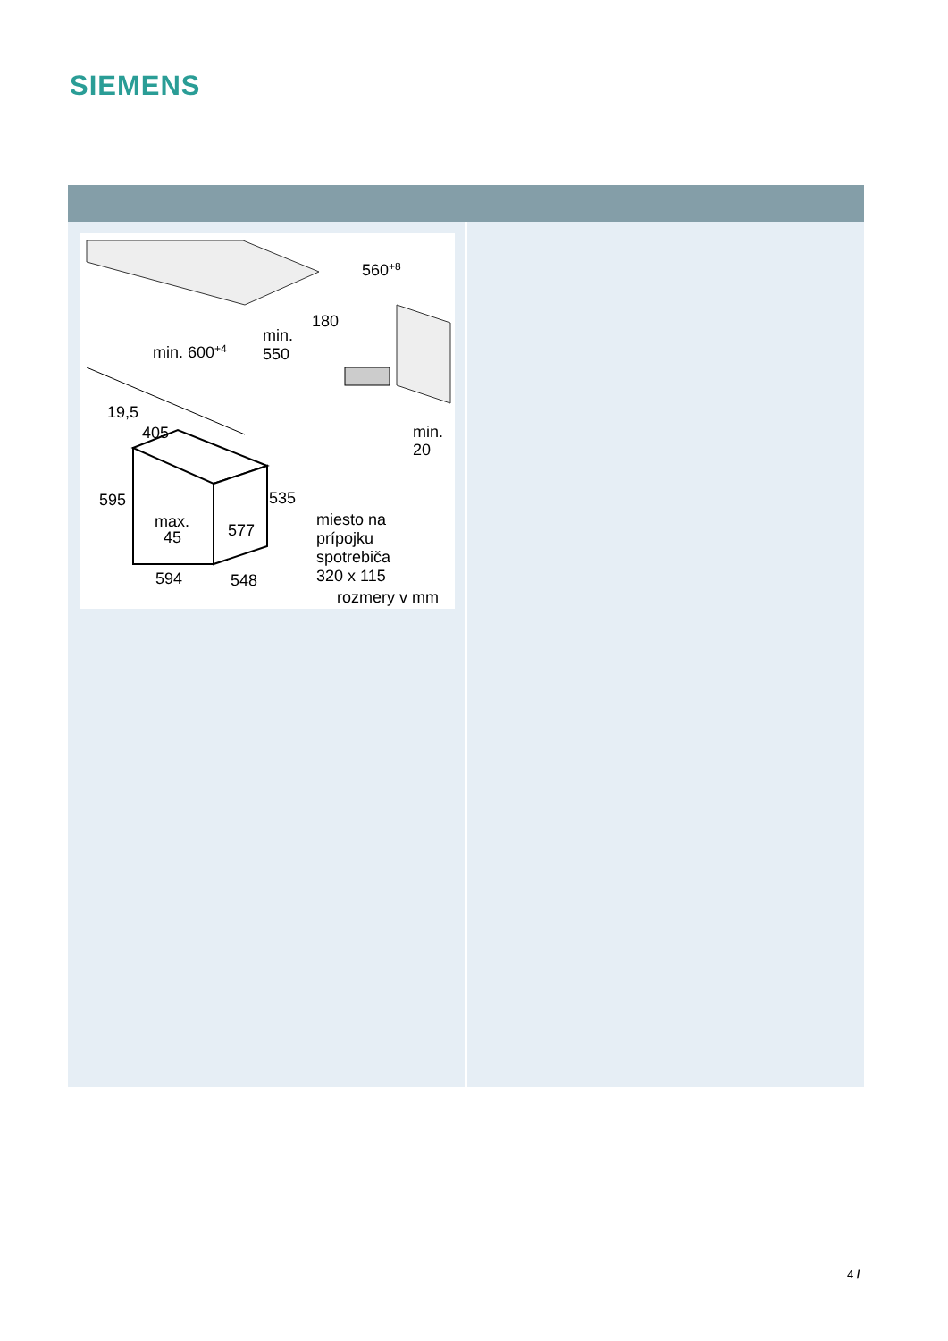SIEMENS
560+8
180
min. 600+4
min.
550
19,5
405
min.
20
595
535
max.
45
577
miesto na
prípojku
spotrebiča
320 x 115
594
548
rozmery v mm
4 /